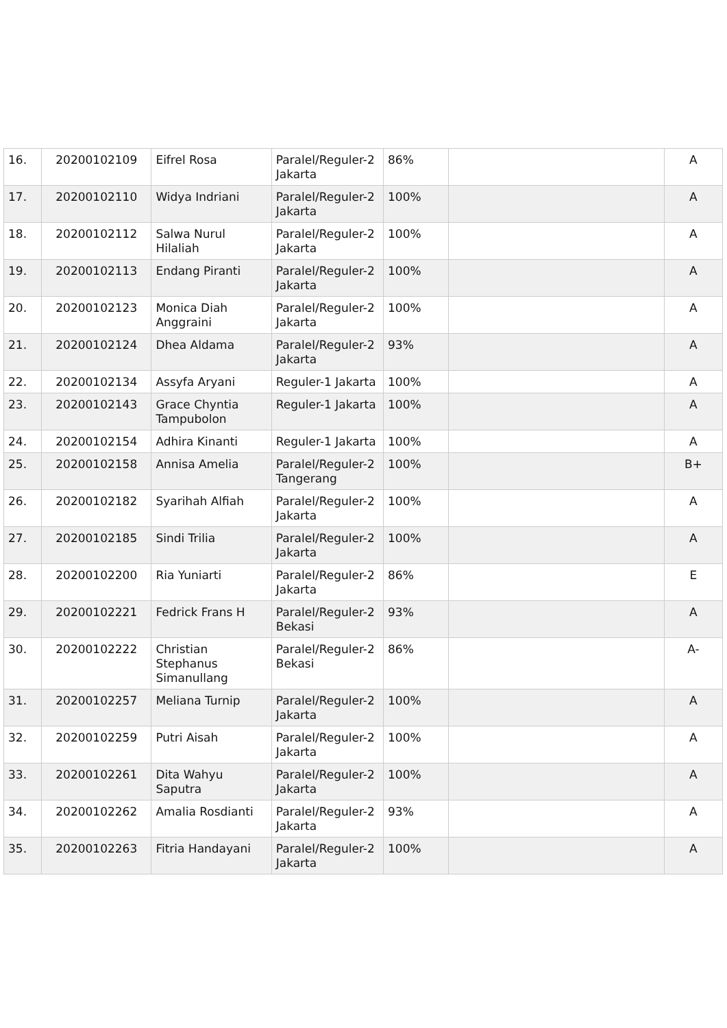| 16. | 20200102109 | Eifrel Rosa | Paralel/Reguler-2 Jakarta | 86% | | A |
| 17. | 20200102110 | Widya Indriani | Paralel/Reguler-2 Jakarta | 100% | | A |
| 18. | 20200102112 | Salwa Nurul Hilaliah | Paralel/Reguler-2 Jakarta | 100% | | A |
| 19. | 20200102113 | Endang Piranti | Paralel/Reguler-2 Jakarta | 100% | | A |
| 20. | 20200102123 | Monica Diah Anggraini | Paralel/Reguler-2 Jakarta | 100% | | A |
| 21. | 20200102124 | Dhea Aldama | Paralel/Reguler-2 Jakarta | 93% | | A |
| 22. | 20200102134 | Assyfa Aryani | Reguler-1 Jakarta | 100% | | A |
| 23. | 20200102143 | Grace Chyntia Tampubolon | Reguler-1 Jakarta | 100% | | A |
| 24. | 20200102154 | Adhira Kinanti | Reguler-1 Jakarta | 100% | | A |
| 25. | 20200102158 | Annisa Amelia | Paralel/Reguler-2 Tangerang | 100% | | B+ |
| 26. | 20200102182 | Syarihah Alfiah | Paralel/Reguler-2 Jakarta | 100% | | A |
| 27. | 20200102185 | Sindi Trilia | Paralel/Reguler-2 Jakarta | 100% | | A |
| 28. | 20200102200 | Ria Yuniarti | Paralel/Reguler-2 Jakarta | 86% | | E |
| 29. | 20200102221 | Fedrick Frans H | Paralel/Reguler-2 Bekasi | 93% | | A |
| 30. | 20200102222 | Christian Stephanus Simanullang | Paralel/Reguler-2 Bekasi | 86% | | A- |
| 31. | 20200102257 | Meliana Turnip | Paralel/Reguler-2 Jakarta | 100% | | A |
| 32. | 20200102259 | Putri Aisah | Paralel/Reguler-2 Jakarta | 100% | | A |
| 33. | 20200102261 | Dita Wahyu Saputra | Paralel/Reguler-2 Jakarta | 100% | | A |
| 34. | 20200102262 | Amalia Rosdianti | Paralel/Reguler-2 Jakarta | 93% | | A |
| 35. | 20200102263 | Fitria Handayani | Paralel/Reguler-2 Jakarta | 100% | | A |